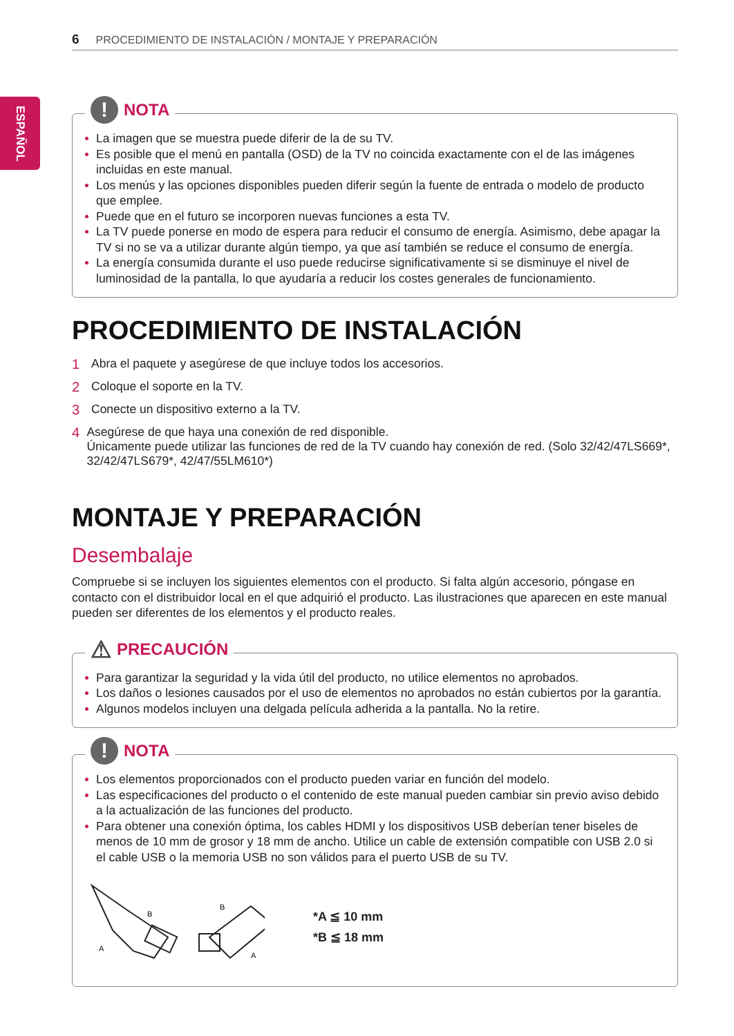6 PROCEDIMIENTO DE INSTALACIÓN / MONTAJE Y PREPARACIÓN
ESPAÑOL
!
NOTA
La imagen que se muestra puede diferir de la de su TV.
Es posible que el menú en pantalla (OSD) de la TV no coincida exactamente con el de las imágenes incluidas en este manual.
Los menús y las opciones disponibles pueden diferir según la fuente de entrada o modelo de producto que emplee.
Puede que en el futuro se incorporen nuevas funciones a esta TV.
La TV puede ponerse en modo de espera para reducir el consumo de energía. Asimismo, debe apagar la TV si no se va a utilizar durante algún tiempo, ya que así también se reduce el consumo de energía.
La energía consumida durante el uso puede reducirse significativamente si se disminuye el nivel de luminosidad de la pantalla, lo que ayudaría a reducir los costes generales de funcionamiento.
PROCEDIMIENTO DE INSTALACIÓN
1 Abra el paquete y asegúrese de que incluye todos los accesorios.
2 Coloque el soporte en la TV.
3 Conecte un dispositivo externo a la TV.
4 Asegúrese de que haya una conexión de red disponible.
Únicamente puede utilizar las funciones de red de la TV cuando hay conexión de red. (Solo 32/42/47LS669*, 32/42/47LS679*, 42/47/55LM610*)
MONTAJE Y PREPARACIÓN
Desembalaje
Compruebe si se incluyen los siguientes elementos con el producto. Si falta algún accesorio, póngase en contacto con el distribuidor local en el que adquirió el producto. Las ilustraciones que aparecen en este manual pueden ser diferentes de los elementos y el producto reales.
⚠ PRECAUCIÓN
Para garantizar la seguridad y la vida útil del producto, no utilice elementos no aprobados.
Los daños o lesiones causados por el uso de elementos no aprobados no están cubiertos por la garantía.
Algunos modelos incluyen una delgada película adherida a la pantalla. No la retire.
!
NOTA
Los elementos proporcionados con el producto pueden variar en función del modelo.
Las especificaciones del producto o el contenido de este manual pueden cambiar sin previo aviso debido a la actualización de las funciones del producto.
Para obtener una conexión óptima, los cables HDMI y los dispositivos USB deberían tener biseles de menos de 10 mm de grosor y 18 mm de ancho. Utilice un cable de extensión compatible con USB 2.0 si el cable USB o la memoria USB no son válidos para el puerto USB de su TV.
B
A
B
A
*A ≦ 10 mm
*B ≦ 18 mm